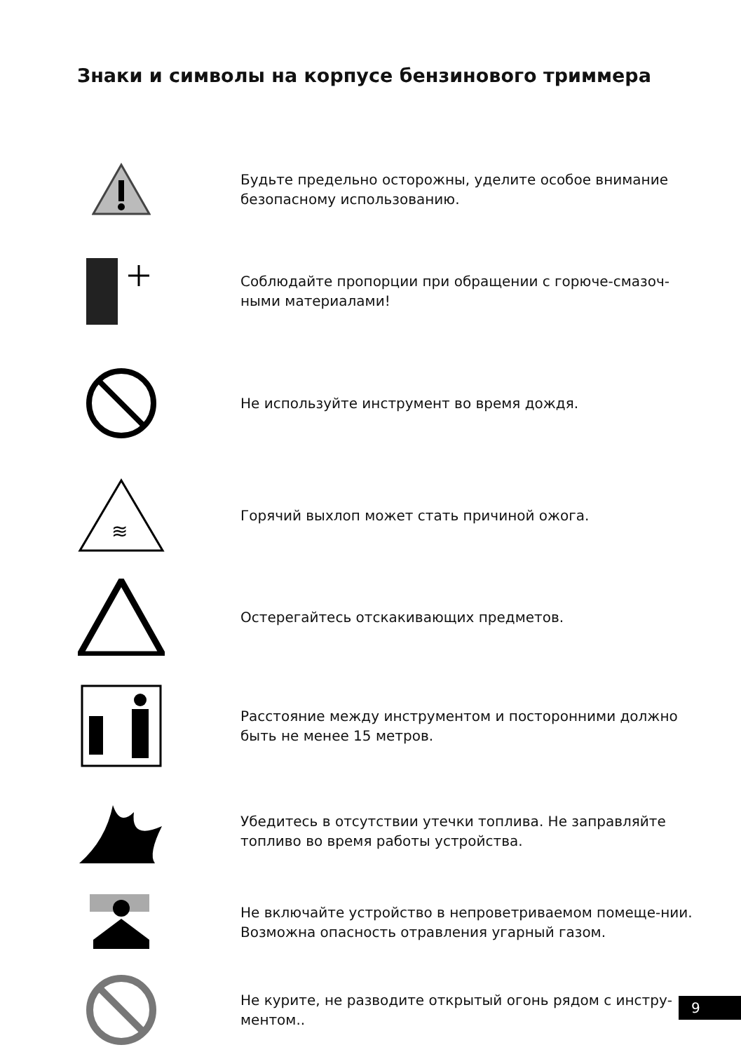Знаки и символы на корпусе бензинового триммера
Будьте предельно осторожны, уделите особое внимание безопасному использованию.
Соблюдайте пропорции при обращении с горюче-смазоч-ными материалами!
Не используйте инструмент во время дождя.
≋
Горячий выхлоп может стать причиной ожога.
Остерегайтесь отскакивающих предметов.
Расстояние между инструментом и посторонними должно быть не менее 15 метров.
Убедитесь в отсутствии утечки топлива. Не заправляйте топливо во время работы устройства.
Не включайте устройство в непроветриваемом помеще-нии. Возможна опасность отравления угарный газом.
Не курите, не разводите открытый огонь рядом с инстру-ментом..
9